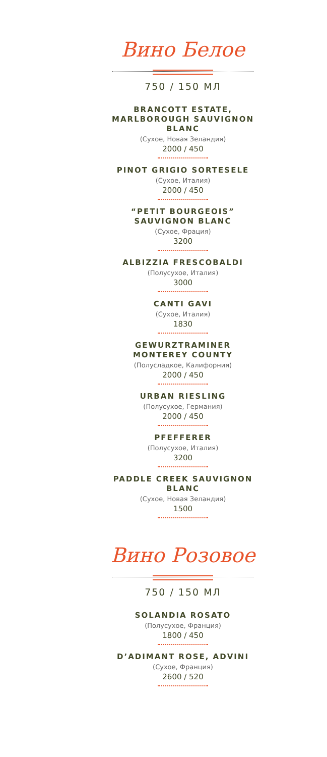Вино Белое
750 / 150 МЛ
BRANCOTT ESTATE, MARLBOROUGH SAUVIGNON BLANC
(Сухое, Новая Зеландия)
2000 / 450
PINOT GRIGIO SORTESELE
(Сухое, Италия)
2000 / 450
“PETIT BOURGEOIS” SAUVIGNON BLANC
(Сухое, Фрация)
3200
ALBIZZIA FRESCOBALDI
(Полусухое, Италия)
3000
CANTI GAVI
(Сухое, Италия)
1830
GEWURZTRAMINER MONTEREY COUNTY
(Полусладкое, Калифорния)
2000 / 450
URBAN RIESLING
(Полусухое, Германия)
2000 / 450
PFEFFERER
(Полусухое, Италия)
3200
PADDLE CREEK SAUVIGNON BLANC
(Сухое, Новая Зеландия)
1500
Вино Розовое
750 / 150 МЛ
SOLANDIA ROSATO
(Полусухое, Франция)
1800 / 450
D’ADIMANT ROSE, ADVINI
(Сухое, Франция)
2600 / 520